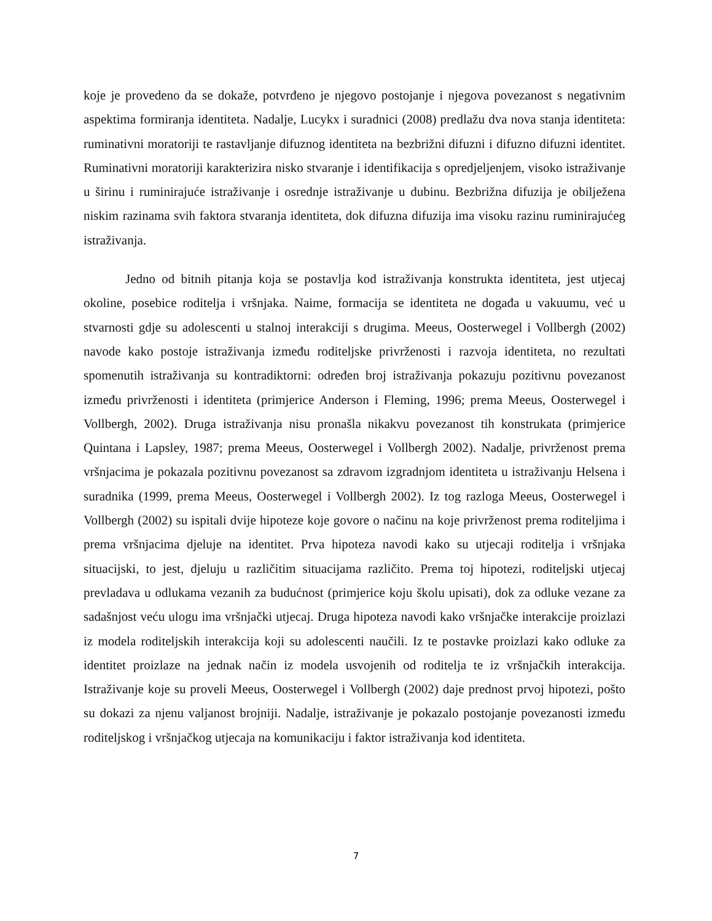koje je provedeno da se dokaže, potvrđeno je njegovo postojanje i njegova povezanost s negativnim aspektima formiranja identiteta. Nadalje, Lucykx i suradnici (2008) predlažu dva nova stanja identiteta: ruminativni moratoriji te rastavljanje difuznog identiteta na bezbrižni difuzni i difuzno difuzni identitet. Ruminativni moratoriji karakterizira nisko stvaranje i identifikacija s opredjeljenjem, visoko istraživanje u širinu i ruminirajuće istraživanje i osrednje istraživanje u dubinu. Bezbrižna difuzija je obilježena niskim razinama svih faktora stvaranja identiteta, dok difuzna difuzija ima visoku razinu ruminirajućeg istraživanja.
Jedno od bitnih pitanja koja se postavlja kod istraživanja konstrukta identiteta, jest utjecaj okoline, posebice roditelja i vršnjaka. Naime, formacija se identiteta ne događa u vakuumu, već u stvarnosti gdje su adolescenti u stalnoj interakciji s drugima. Meeus, Oosterwegel i Vollbergh (2002) navode kako postoje istraživanja između roditeljske privrženosti i razvoja identiteta, no rezultati spomenutih istraživanja su kontradiktorni: određen broj istraživanja pokazuju pozitivnu povezanost između privrženosti i identiteta (primjerice Anderson i Fleming, 1996; prema Meeus, Oosterwegel i Vollbergh, 2002). Druga istraživanja nisu pronašla nikakvu povezanost tih konstrukata (primjerice Quintana i Lapsley, 1987; prema Meeus, Oosterwegel i Vollbergh 2002). Nadalje, privrženost prema vršnjacima je pokazala pozitivnu povezanost sa zdravom izgradnjom identiteta u istraživanju Helsena i suradnika (1999, prema Meeus, Oosterwegel i Vollbergh 2002). Iz tog razloga Meeus, Oosterwegel i Vollbergh (2002) su ispitali dvije hipoteze koje govore o načinu na koje privrženost prema roditeljima i prema vršnjacima djeluje na identitet. Prva hipoteza navodi kako su utjecaji roditelja i vršnjaka situacijski, to jest, djeluju u različitim situacijama različito. Prema toj hipotezi, roditeljski utjecaj prevladava u odlukama vezanih za budućnost (primjerice koju školu upisati), dok za odluke vezane za sadašnjost veću ulogu ima vršnjački utjecaj. Druga hipoteza navodi kako vršnjačke interakcije proizlazi iz modela roditeljskih interakcija koji su adolescenti naučili. Iz te postavke proizlazi kako odluke za identitet proizlaze na jednak način iz modela usvojenih od roditelja te iz vršnjačkih interakcija. Istraživanje koje su proveli Meeus, Oosterwegel i Vollbergh (2002) daje prednost prvoj hipotezi, pošto su dokazi za njenu valjanost brojniji. Nadalje, istraživanje je pokazalo postojanje povezanosti između roditeljskog i vršnjačkog utjecaja na komunikaciju i faktor istraživanja kod identiteta.
7